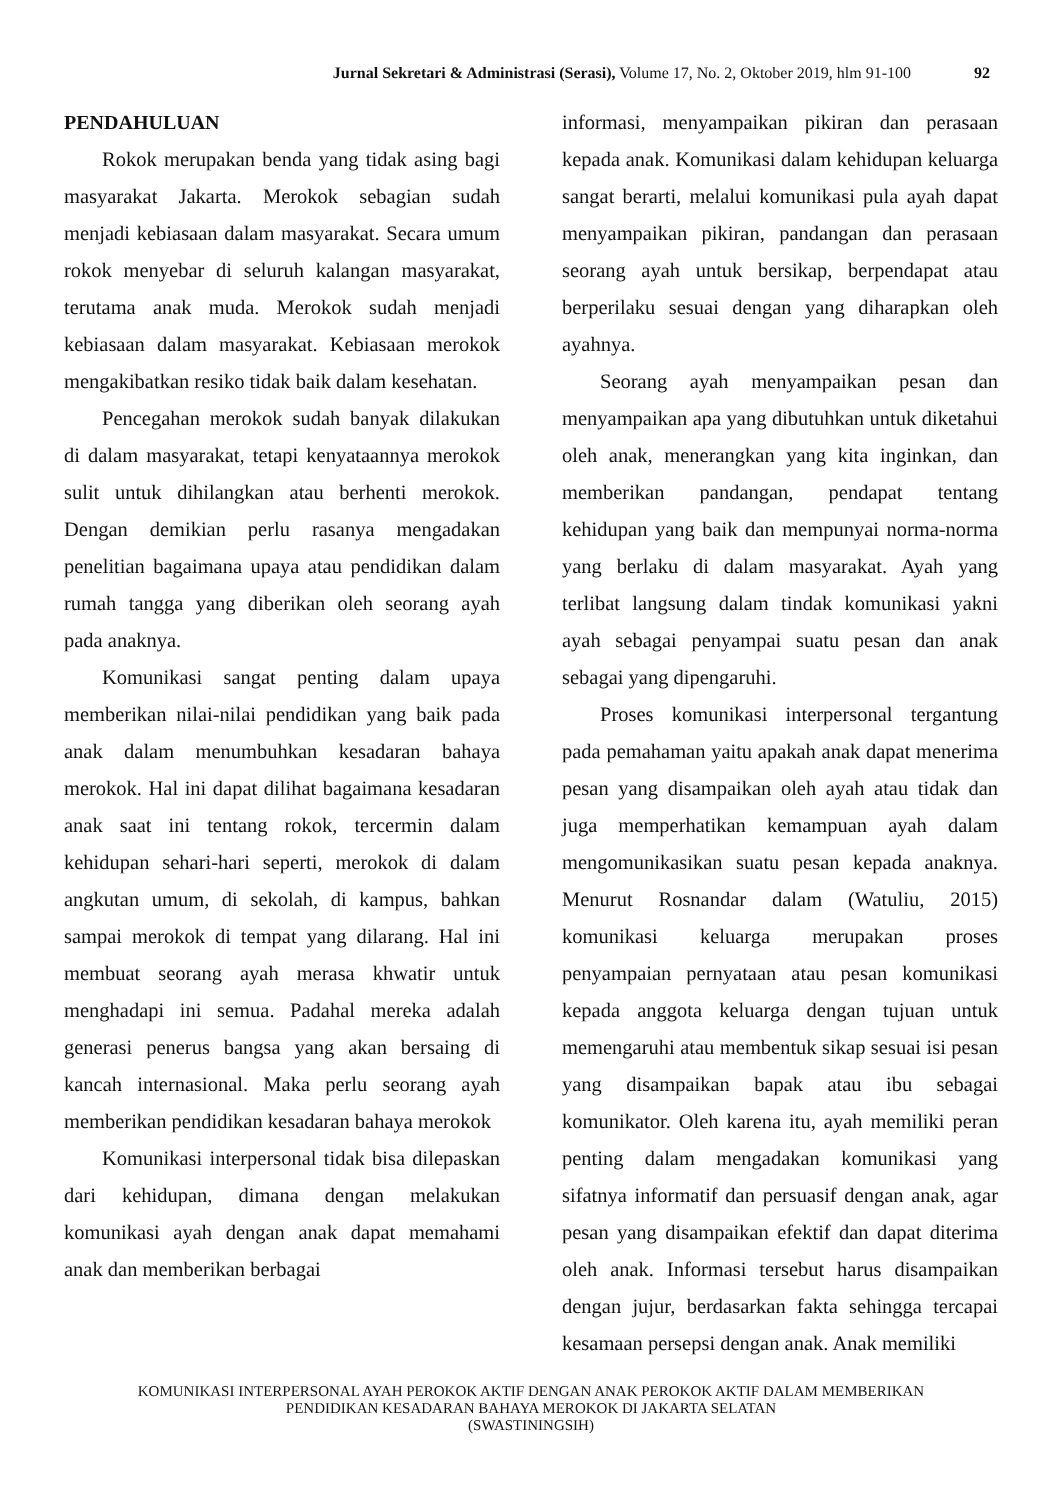Jurnal Sekretari & Administrasi (Serasi), Volume 17, No. 2, Oktober 2019, hlm 91-100 92
PENDAHULUAN
Rokok merupakan benda yang tidak asing bagi masyarakat Jakarta. Merokok sebagian sudah menjadi kebiasaan dalam masyarakat. Secara umum rokok menyebar di seluruh kalangan masyarakat, terutama anak muda. Merokok sudah menjadi kebiasaan dalam masyarakat. Kebiasaan merokok mengakibatkan resiko tidak baik dalam kesehatan.
Pencegahan merokok sudah banyak dilakukan di dalam masyarakat, tetapi kenyataannya merokok sulit untuk dihilangkan atau berhenti merokok. Dengan demikian perlu rasanya mengadakan penelitian bagaimana upaya atau pendidikan dalam rumah tangga yang diberikan oleh seorang ayah pada anaknya.
Komunikasi sangat penting dalam upaya memberikan nilai-nilai pendidikan yang baik pada anak dalam menumbuhkan kesadaran bahaya merokok. Hal ini dapat dilihat bagaimana kesadaran anak saat ini tentang rokok, tercermin dalam kehidupan sehari-hari seperti, merokok di dalam angkutan umum, di sekolah, di kampus, bahkan sampai merokok di tempat yang dilarang. Hal ini membuat seorang ayah merasa khwatir untuk menghadapi ini semua. Padahal mereka adalah generasi penerus bangsa yang akan bersaing di kancah internasional. Maka perlu seorang ayah memberikan pendidikan kesadaran bahaya merokok
Komunikasi interpersonal tidak bisa dilepaskan dari kehidupan, dimana dengan melakukan komunikasi ayah dengan anak dapat memahami anak dan memberikan berbagai
informasi, menyampaikan pikiran dan perasaan kepada anak. Komunikasi dalam kehidupan keluarga sangat berarti, melalui komunikasi pula ayah dapat menyampaikan pikiran, pandangan dan perasaan seorang ayah untuk bersikap, berpendapat atau berperilaku sesuai dengan yang diharapkan oleh ayahnya.
Seorang ayah menyampaikan pesan dan menyampaikan apa yang dibutuhkan untuk diketahui oleh anak, menerangkan yang kita inginkan, dan memberikan pandangan, pendapat tentang kehidupan yang baik dan mempunyai norma-norma yang berlaku di dalam masyarakat. Ayah yang terlibat langsung dalam tindak komunikasi yakni ayah sebagai penyampai suatu pesan dan anak sebagai yang dipengaruhi.
Proses komunikasi interpersonal tergantung pada pemahaman yaitu apakah anak dapat menerima pesan yang disampaikan oleh ayah atau tidak dan juga memperhatikan kemampuan ayah dalam mengomunikasikan suatu pesan kepada anaknya. Menurut Rosnandar dalam (Watuliu, 2015) komunikasi keluarga merupakan proses penyampaian pernyataan atau pesan komunikasi kepada anggota keluarga dengan tujuan untuk memengaruhi atau membentuk sikap sesuai isi pesan yang disampaikan bapak atau ibu sebagai komunikator. Oleh karena itu, ayah memiliki peran penting dalam mengadakan komunikasi yang sifatnya informatif dan persuasif dengan anak, agar pesan yang disampaikan efektif dan dapat diterima oleh anak. Informasi tersebut harus disampaikan dengan jujur, berdasarkan fakta sehingga tercapai kesamaan persepsi dengan anak. Anak memiliki
KOMUNIKASI INTERPERSONAL AYAH PEROKOK AKTIF DENGAN ANAK PEROKOK AKTIF DALAM MEMBERIKAN
PENDIDIKAN KESADARAN BAHAYA MEROKOK DI JAKARTA SELATAN
(SWASTININGSIH)